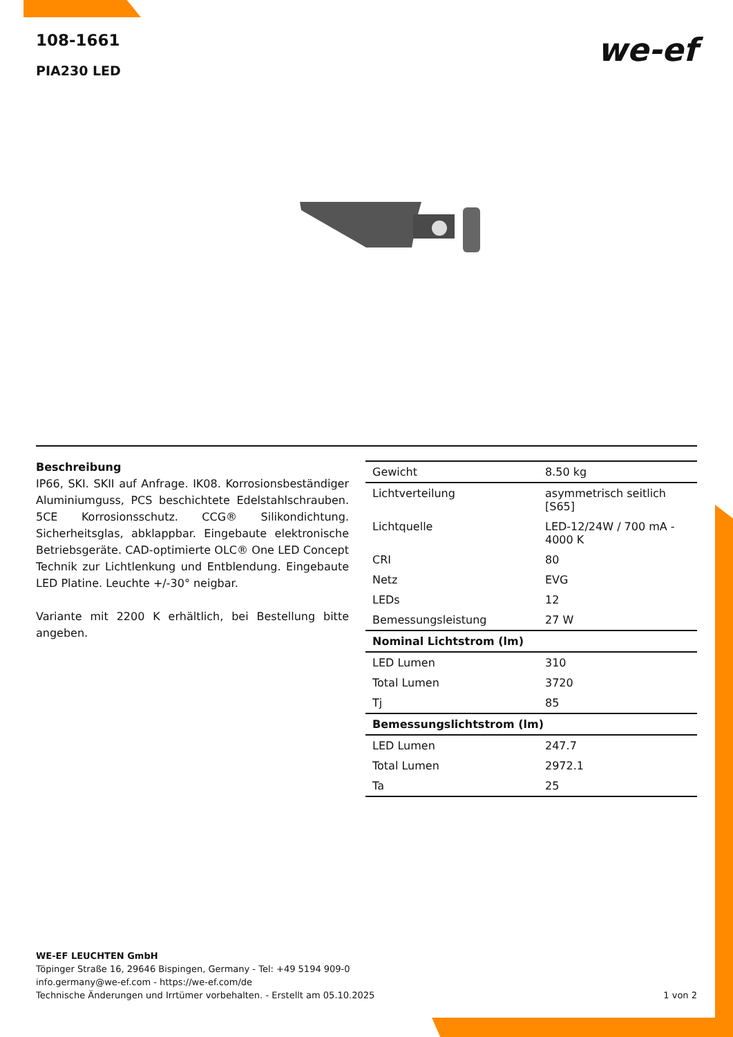108-1661
PIA230 LED
we-ef
Beschreibung
IP66, SKI. SKII auf Anfrage. IK08. Korrosionsbeständiger Aluminiumguss, PCS beschichtete Edelstahlschrauben. 5CE Korrosionsschutz. CCG® Silikondichtung. Sicherheitsglas, abklappbar. Eingebaute elektronische Betriebsgeräte. CAD-optimierte OLC® One LED Concept Technik zur Lichtlenkung und Entblendung. Eingebaute LED Platine. Leuchte +/-30° neigbar.
Variante mit 2200 K erhältlich, bei Bestellung bitte angeben.
| Gewicht | 8.50 kg |
| Lichtverteilung | asymmetrisch seitlich [S65] |
| Lichtquelle | LED-12/24W / 700 mA - 4000 K |
| CRI | 80 |
| Netz | EVG |
| LEDs | 12 |
| Bemessungsleistung | 27 W |
| Nominal Lichtstrom (lm) | |
| LED Lumen | 310 |
| Total Lumen | 3720 |
| Tj | 85 |
| Bemessungslichtstrom (lm) | |
| LED Lumen | 247.7 |
| Total Lumen | 2972.1 |
| Ta | 25 |
WE-EF LEUCHTEN GmbH
Töpinger Straße 16, 29646 Bispingen, Germany - Tel: +49 5194 909-0
info.germany@we-ef.com - https://we-ef.com/de
Technische Änderungen und Irrtümer vorbehalten. - Erstellt am 05.10.2025 1 von 2